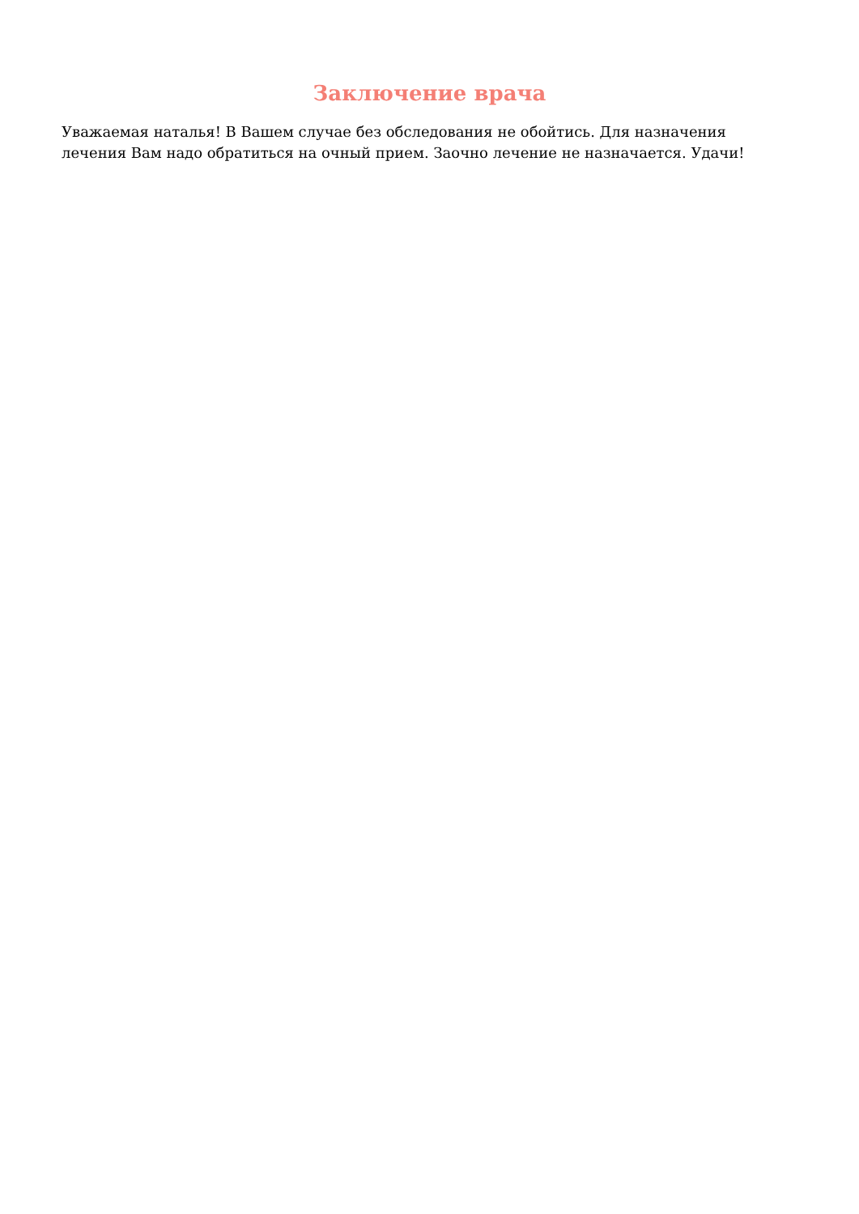Заключение врача
Уважаемая наталья! В Вашем случае без обследования не обойтись. Для назначения лечения Вам надо обратиться на очный прием. Заочно лечение не назначается. Удачи!